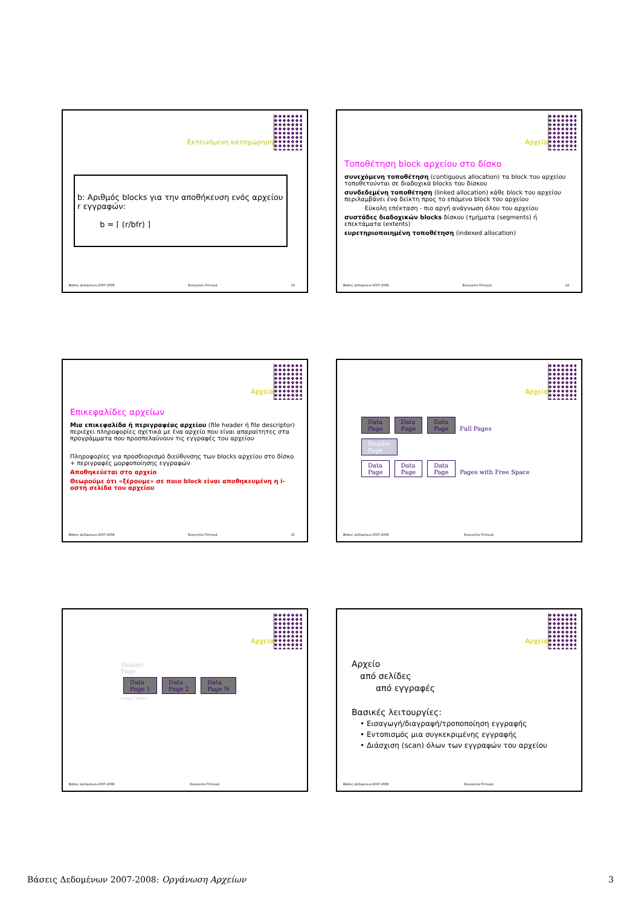Εκτεινόμενη καταχώρηση
b: Αριθμός blocks για την αποθήκευση ενός αρχείου r εγγραφών:
b = ⌈ (r/bfr) ⌉
Βάσεις Δεδομένων 2007-2008 Ευαγγελία Πιτουρά 13
Αρχεία
Τοποθέτηση block αρχείου στο δίσκο
συνεχόμενη τοποθέτηση (contiguous allocation) τα block του αρχείου τοποθετούνται σε διαδοχικά blocks του δίσκου
συνδεδεμένη τοποθέτηση (linked allocation) κάθε block του αρχείου περιλαμβάνει ένα δείκτη προς το επόμενο block του αρχείου
Εύκολη επέκταση - πιο αργή ανάγνωση όλου του αρχείου
συστάδες διαδοχικών blocks δίσκου (τμήματα (segments) ή επεκτάματα (extents)
ευρετηριοποιημένη τοποθέτηση (indexed allocation)
Βάσεις Δεδομένων 2007-2008 Ευαγγελία Πιτουρά 14
Αρχεία
Επικεφαλίδες αρχείων
Μια επικεφαλίδα ή περιγραφέας αρχείου (file header ή file descriptor) περιέχει πληροφορίες σχετικά με ένα αρχείο που είναι απαραίτητες στα προγράμματα που προσπελαύνουν τις εγγραφές του αρχείου
Πληροφορίες για προσδιορισμό διεύθυνσης των blocks αρχείου στο δίσκο + περιγραφές μορφοποίησης εγγραφών
Αποθηκεύεται στο αρχείο
Θεωρούμε ότι «ξέρουμε» σε ποιο block είναι αποθηκευμένη η i-οστή σελίδα του αρχείου
Βάσεις Δεδομένων 2007-2008 Ευαγγελία Πιτουρά 15
Αρχεία
Data
Page Data
Page Data
Page Full Pages
Header
Page
Data
Page Data
Page Data
Page Pages with Free Space
Βάσεις Δεδομένων 2007-2008 Ευαγγελία Πιτουρά
Αρχεία
Header
Page
Data
Page 1 Data
Page 2 Data
Page N
DIRECTORY
Βάσεις Δεδομένων 2007-2008 Ευαγγελία Πιτουρά
Αρχεία
Αρχείο
από σελίδες
από εγγραφές
Βασικές λειτουργίες:
• Εισαγωγή/διαγραφή/τροποποίηση εγγραφής
• Εντοπισμός μια συγκεκριμένης εγγραφής
• Διάσχιση (scan) όλων των εγγραφών του αρχείου
Βάσεις Δεδομένων 2007-2008 Ευαγγελία Πιτουρά
Βάσεις Δεδομένων 2007-2008: Οργάνωση Αρχείων 3